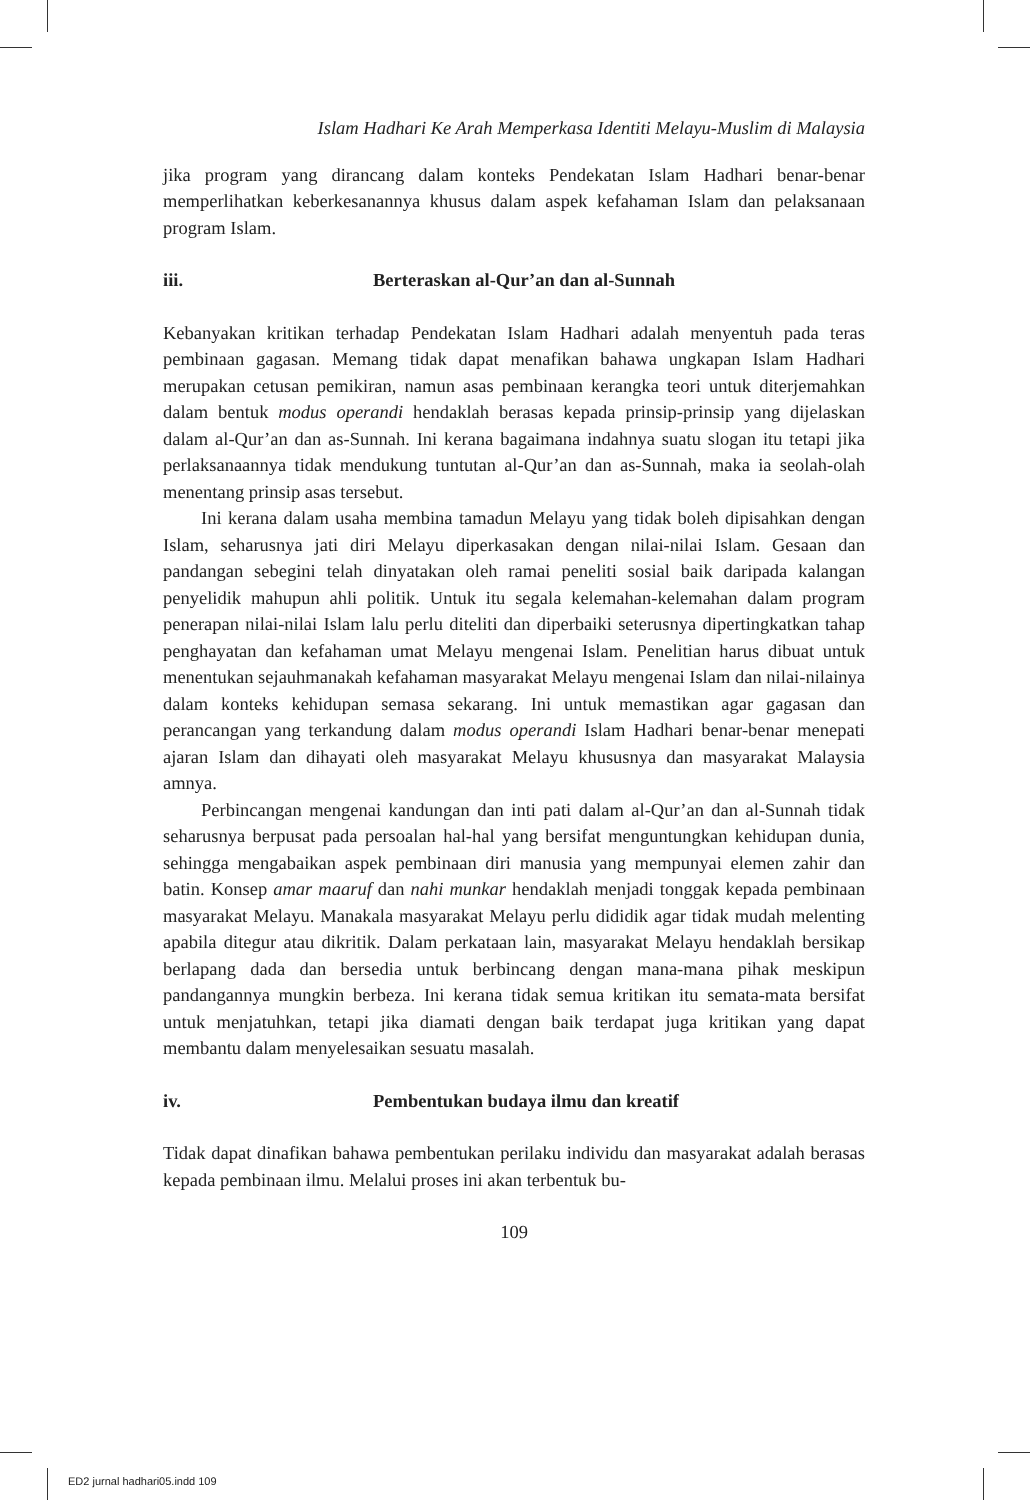Islam Hadhari Ke Arah Memperkasa Identiti Melayu-Muslim di Malaysia
jika program yang dirancang dalam konteks Pendekatan Islam Hadhari benar-benar memperlihatkan keberkesanannya khusus dalam aspek kefahaman Islam dan pelaksanaan program Islam.
iii. Berteraskan al-Qur’an dan al-Sunnah
Kebanyakan kritikan terhadap Pendekatan Islam Hadhari adalah menyentuh pada teras pembinaan gagasan. Memang tidak dapat menafikan bahawa ungkapan Islam Hadhari merupakan cetusan pemikiran, namun asas pembinaan kerangka teori untuk diterjemahkan dalam bentuk modus operandi hendaklah berasas kepada prinsip-prinsip yang dijelaskan dalam al-Qur’an dan as-Sunnah. Ini kerana bagaimana indahnya suatu slogan itu tetapi jika perlaksanaannya tidak mendukung tuntutan al-Qur’an dan as-Sunnah, maka ia seolah-olah menentang prinsip asas tersebut.
Ini kerana dalam usaha membina tamadun Melayu yang tidak boleh dipisahkan dengan Islam, seharusnya jati diri Melayu diperkasakan dengan nilai-nilai Islam. Gesaan dan pandangan sebegini telah dinyatakan oleh ramai peneliti sosial baik daripada kalangan penyelidik mahupun ahli politik. Untuk itu segala kelemahan-kelemahan dalam program penerapan nilai-nilai Islam lalu perlu diteliti dan diperbaiki seterusnya dipertingkatkan tahap penghayatan dan kefahaman umat Melayu mengenai Islam. Penelitian harus dibuat untuk menentukan sejauhmanakah kefahaman masyarakat Melayu mengenai Islam dan nilai-nilainya dalam konteks kehidupan semasa sekarang. Ini untuk memastikan agar gagasan dan perancangan yang terkandung dalam modus operandi Islam Hadhari benar-benar menepati ajaran Islam dan dihayati oleh masyarakat Melayu khususnya dan masyarakat Malaysia amnya.
Perbincangan mengenai kandungan dan inti pati dalam al-Qur’an dan al-Sunnah tidak seharusnya berpusat pada persoalan hal-hal yang bersifat menguntungkan kehidupan dunia, sehingga mengabaikan aspek pembinaan diri manusia yang mempunyai elemen zahir dan batin. Konsep amar maaruf dan nahi munkar hendaklah menjadi tonggak kepada pembinaan masyarakat Melayu. Manakala masyarakat Melayu perlu dididik agar tidak mudah melenting apabila ditegur atau dikritik. Dalam perkataan lain, masyarakat Melayu hendaklah bersikap berlapang dada dan bersedia untuk berbincang dengan mana-mana pihak meskipun pandangannya mungkin berbeza. Ini kerana tidak semua kritikan itu semata-mata bersifat untuk menjatuhkan, tetapi jika diamati dengan baik terdapat juga kritikan yang dapat membantu dalam menyelesaikan sesuatu masalah.
iv. Pembentukan budaya ilmu dan kreatif
Tidak dapat dinafikan bahawa pembentukan perilaku individu dan masyarakat adalah berasas kepada pembinaan ilmu. Melalui proses ini akan terbentuk bu-
109
ED2 jurnal hadhari05.indd 109